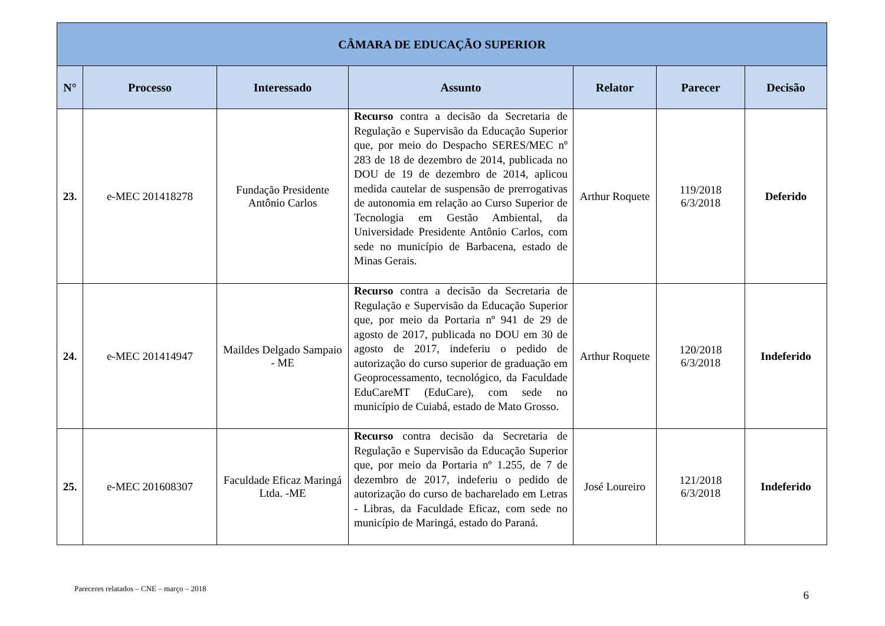| CÂMARA DE EDUCAÇÃO SUPERIOR | | | | | | |
| --- | --- | --- | --- | --- | --- | --- |
| N° | Processo | Interessado | Assunto | Relator | Parecer | Decisão |
| 23. | e-MEC 201418278 | Fundação Presidente Antônio Carlos | Recurso contra a decisão da Secretaria de Regulação e Supervisão da Educação Superior que, por meio do Despacho SERES/MEC nº 283 de 18 de dezembro de 2014, publicada no DOU de 19 de dezembro de 2014, aplicou medida cautelar de suspensão de prerrogativas de autonomia em relação ao Curso Superior de Tecnologia em Gestão Ambiental, da Universidade Presidente Antônio Carlos, com sede no município de Barbacena, estado de Minas Gerais. | Arthur Roquete | 119/2018 6/3/2018 | Deferido |
| 24. | e-MEC 201414947 | Maildes Delgado Sampaio - ME | Recurso contra a decisão da Secretaria de Regulação e Supervisão da Educação Superior que, por meio da Portaria nº 941 de 29 de agosto de 2017, publicada no DOU em 30 de agosto de 2017, indeferiu o pedido de autorização do curso superior de graduação em Geoprocessamento, tecnológico, da Faculdade EduCareMT (EduCare), com sede no município de Cuiabá, estado de Mato Grosso. | Arthur Roquete | 120/2018 6/3/2018 | Indeferido |
| 25. | e-MEC 201608307 | Faculdade Eficaz Maringá Ltda. -ME | Recurso contra decisão da Secretaria de Regulação e Supervisão da Educação Superior que, por meio da Portaria nº 1.255, de 7 de dezembro de 2017, indeferiu o pedido de autorização do curso de bacharelado em Letras - Libras, da Faculdade Eficaz, com sede no município de Maringá, estado do Paraná. | José Loureiro | 121/2018 6/3/2018 | Indeferido |
Pareceres relatados – CNE – março – 2018 6